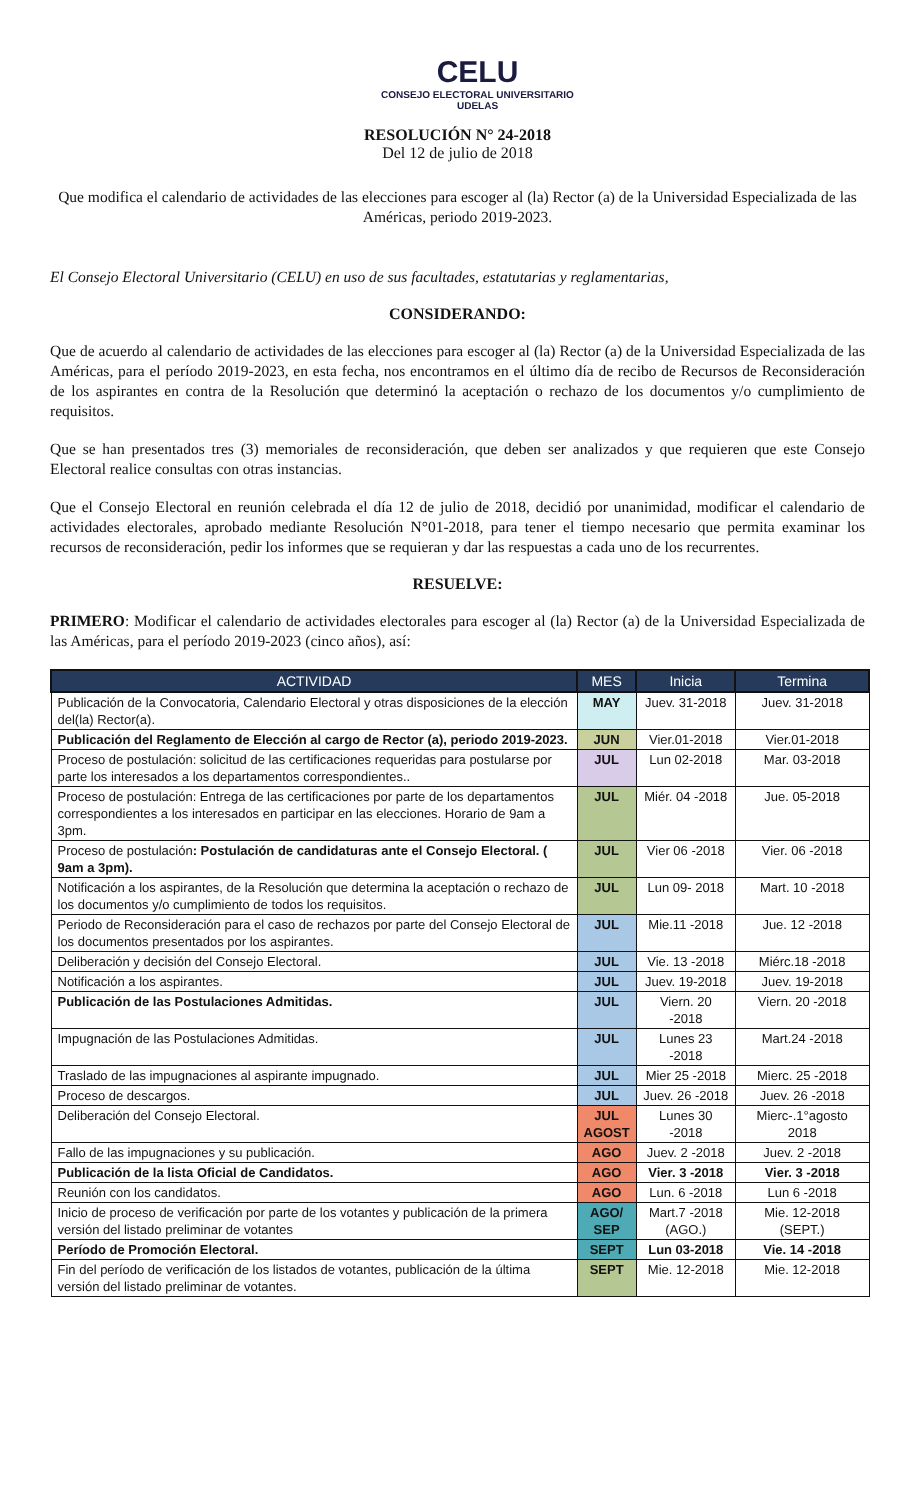CELU
CONSEJO ELECTORAL UNIVERSITARIO
UDELAS
RESOLUCIÓN N° 24-2018
Del 12 de julio de 2018
Que modifica el calendario de actividades de las elecciones para escoger al (la) Rector (a) de la Universidad Especializada de las Américas, periodo 2019-2023.
El Consejo Electoral Universitario (CELU) en uso de sus facultades, estatutarias y reglamentarias,
CONSIDERANDO:
Que de acuerdo al calendario de actividades de las elecciones para escoger al (la) Rector (a) de la Universidad Especializada de las Américas, para el período 2019-2023, en esta fecha, nos encontramos en el último día de recibo de Recursos de Reconsideración de los aspirantes en contra de la Resolución que determinó la aceptación o rechazo de los documentos y/o cumplimiento de requisitos.
Que se han presentados tres (3) memoriales de reconsideración, que deben ser analizados y que requieren que este Consejo Electoral realice consultas con otras instancias.
Que el Consejo Electoral en reunión celebrada el día 12 de julio de 2018, decidió por unanimidad, modificar el calendario de actividades electorales, aprobado mediante Resolución N°01-2018, para tener el tiempo necesario que permita examinar los recursos de reconsideración, pedir los informes que se requieran y dar las respuestas a cada uno de los recurrentes.
RESUELVE:
PRIMERO: Modificar el calendario de actividades electorales para escoger al (la) Rector (a) de la Universidad Especializada de las Américas, para el período 2019-2023 (cinco años), así:
| ACTIVIDAD | MES | Inicia | Termina |
| --- | --- | --- | --- |
| Publicación de la Convocatoria, Calendario Electoral y otras disposiciones de la elección del(la) Rector(a). | MAY | Juev. 31-2018 | Juev. 31-2018 |
| Publicación del Reglamento de Elección al cargo de Rector (a), periodo 2019-2023. | JUN | Vier.01-2018 | Vier.01-2018 |
| Proceso de postulación: solicitud de las certificaciones requeridas para postularse por parte los interesados a los departamentos correspondientes.. | JUL | Lun 02-2018 | Mar. 03-2018 |
| Proceso de postulación: Entrega de las certificaciones por parte de los departamentos correspondientes a los interesados en participar en las elecciones. Horario de 9am a 3pm. | JUL | Miér. 04 -2018 | Jue. 05-2018 |
| Proceso de postulación : Postulación de candidaturas ante el Consejo Electoral. ( 9am a 3pm). | JUL | Vier 06 -2018 | Vier. 06 -2018 |
| Notificación a los aspirantes, de la Resolución que determina la aceptación o rechazo de los documentos y/o cumplimiento de todos los requisitos. | JUL | Lun 09- 2018 | Mart. 10 -2018 |
| Periodo de Reconsideración para el caso de rechazos por parte del Consejo Electoral de los documentos presentados por los aspirantes. | JUL | Mie.11 -2018 | Jue. 12 -2018 |
| Deliberación y decisión del Consejo Electoral. | JUL | Vie. 13 -2018 | Miérc.18 -2018 |
| Notificación a los aspirantes. | JUL | Juev. 19-2018 | Juev. 19-2018 |
| Publicación de las Postulaciones Admitidas. | JUL | Viern. 20 -2018 | Viern. 20 -2018 |
| Impugnación de las Postulaciones Admitidas. | JUL | Lunes 23 -2018 | Mart.24 -2018 |
| Traslado de las impugnaciones al aspirante impugnado. | JUL | Mier 25 -2018 | Mierc. 25 -2018 |
| Proceso de descargos. | JUL | Juev. 26 -2018 | Juev. 26 -2018 |
| Deliberación del Consejo Electoral. | JUL AGOST | Lunes 30 -2018 | Mierc-.1°agosto 2018 |
| Fallo de las impugnaciones y su publicación. | AGO | Juev. 2 -2018 | Juev. 2 -2018 |
| Publicación de la lista Oficial de Candidatos. | AGO | Vier. 3 -2018 | Vier. 3 -2018 |
| Reunión con los candidatos. | AGO | Lun. 6 -2018 | Lun 6 -2018 |
| Inicio de proceso de verificación por parte de los votantes y publicación de la primera versión del listado preliminar de votantes | AGO/ SEP | Mart.7 -2018 (AGO.) | Mie. 12-2018 (SEPT.) |
| Período de Promoción Electoral. | SEPT | Lun 03-2018 | Vie. 14 -2018 |
| Fin del período de verificación de los listados de votantes, publicación de la última versión del listado preliminar de votantes. | SEPT | Mie. 12-2018 | Mie. 12-2018 |